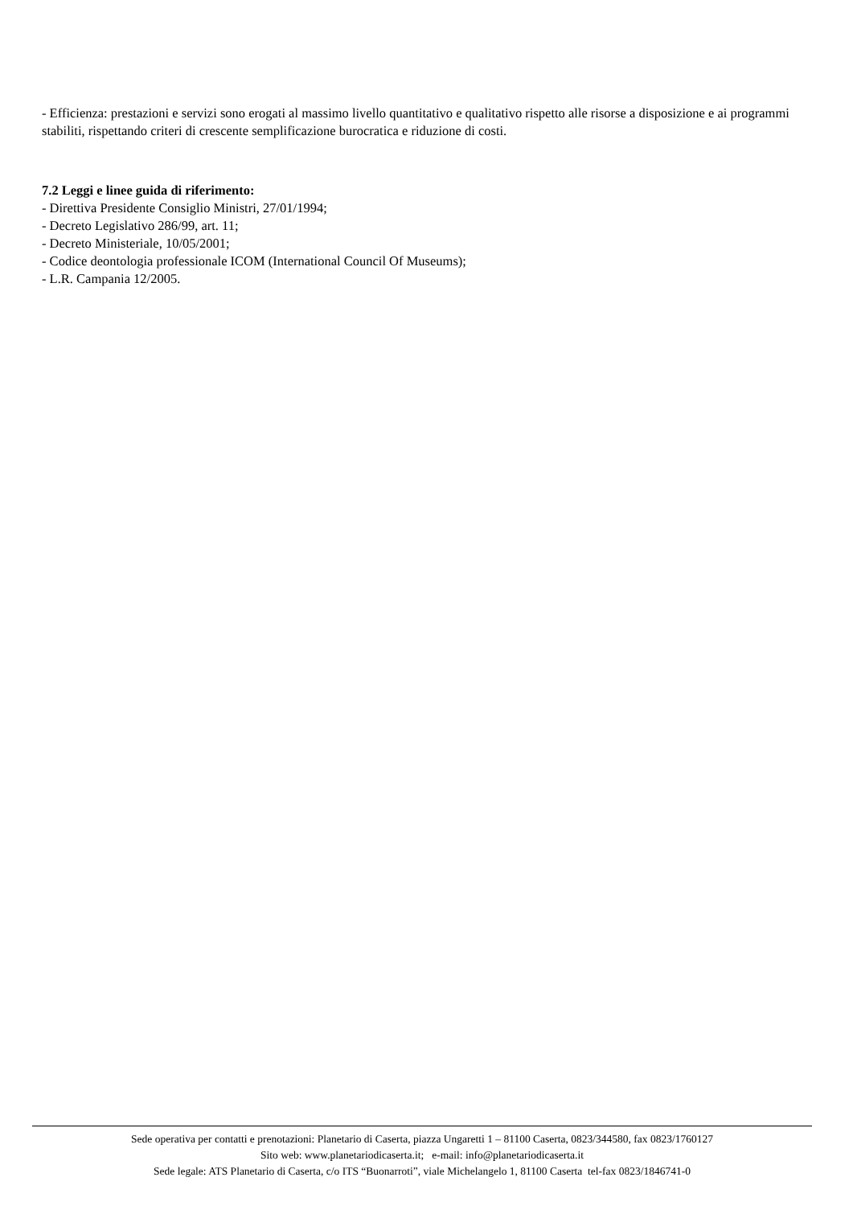- Efficienza: prestazioni e servizi sono erogati al massimo livello quantitativo e qualitativo rispetto alle risorse a disposizione e ai programmi stabiliti, rispettando criteri di crescente semplificazione burocratica e riduzione di costi.
7.2 Leggi e linee guida di riferimento:
- Direttiva Presidente Consiglio Ministri, 27/01/1994;
- Decreto Legislativo 286/99, art. 11;
- Decreto Ministeriale, 10/05/2001;
- Codice deontologia professionale ICOM (International Council Of Museums);
- L.R. Campania 12/2005.
Sede operativa per contatti e prenotazioni: Planetario di Caserta, piazza Ungaretti 1 – 81100 Caserta, 0823/344580, fax 0823/1760127
Sito web: www.planetariodicaserta.it; e-mail: info@planetariodicaserta.it
Sede legale: ATS Planetario di Caserta, c/o ITS “Buonarroti”, viale Michelangelo 1, 81100 Caserta tel-fax 0823/1846741-0